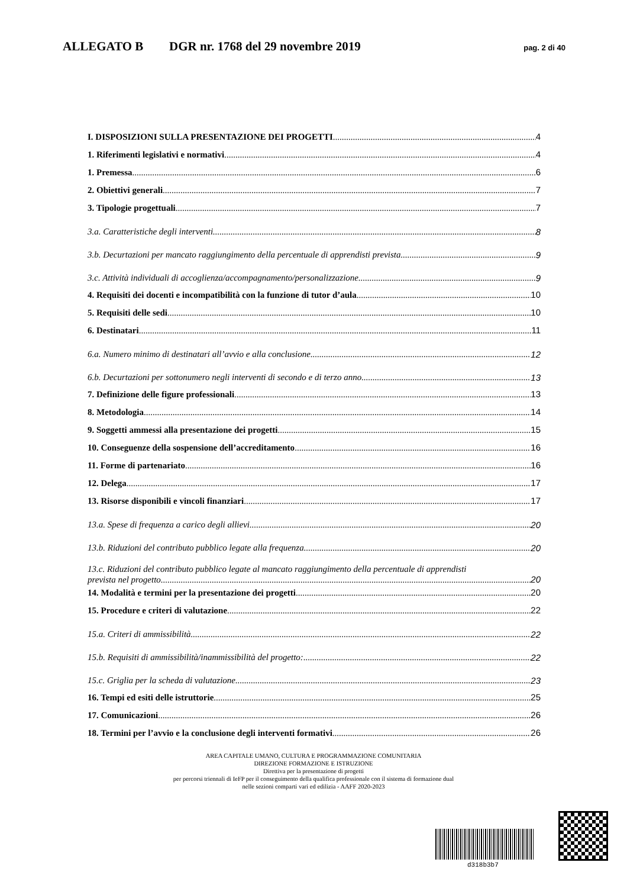ALLEGATO B DGR nr. 1768 del 29 novembre 2019 pag. 2 di 40
I. DISPOSIZIONI SULLA PRESENTAZIONE DEI PROGETTI 4
1. Riferimenti legislativi e normativi 4
1. Premessa 6
2. Obiettivi generali 7
3. Tipologie progettuali 7
3.a. Caratteristiche degli interventi 8
3.b. Decurtazioni per mancato raggiungimento della percentuale di apprendisti prevista 9
3.c. Attività individuali di accoglienza/accompagnamento/personalizzazione 9
4. Requisiti dei docenti e incompatibilità con la funzione di tutor d’aula 10
5. Requisiti delle sedi 10
6. Destinatari 11
6.a. Numero minimo di destinatari all’avvio e alla conclusione 12
6.b. Decurtazioni per sottonumero negli interventi di secondo e di terzo anno 13
7. Definizione delle figure professionali 13
8. Metodologia 14
9. Soggetti ammessi alla presentazione dei progetti 15
10. Conseguenze della sospensione dell’accreditamento 16
11. Forme di partenariato 16
12. Delega 17
13. Risorse disponibili e vincoli finanziari 17
13.a. Spese di frequenza a carico degli allievi 20
13.b. Riduzioni del contributo pubblico legate alla frequenza 20
13.c. Riduzioni del contributo pubblico legate al mancato raggiungimento della percentuale di apprendisti
prevista nel progetto 20
14. Modalità e termini per la presentazione dei progetti 20
15. Procedure e criteri di valutazione 22
15.a. Criteri di ammissibilità 22
15.b. Requisiti di ammissibilità/inammissibilità del progetto: 22
15.c. Griglia per la scheda di valutazione 23
16. Tempi ed esiti delle istruttorie 25
17. Comunicazioni 26
18. Termini per l’avvio e la conclusione degli interventi formativi 26
AREA CAPITALE UMANO, CULTURA E PROGRAMMAZIONE COMUNITARIA
DIREZIONE FORMAZIONE E ISTRUZIONE
Direttiva per la presentazione di progetti
per percorsi triennali di IeFP per il conseguimento della qualifica professionale con il sistema di formazione dual
nelle sezioni comparti vari ed edilizia - AAFF 2020-2023
d318b3b7